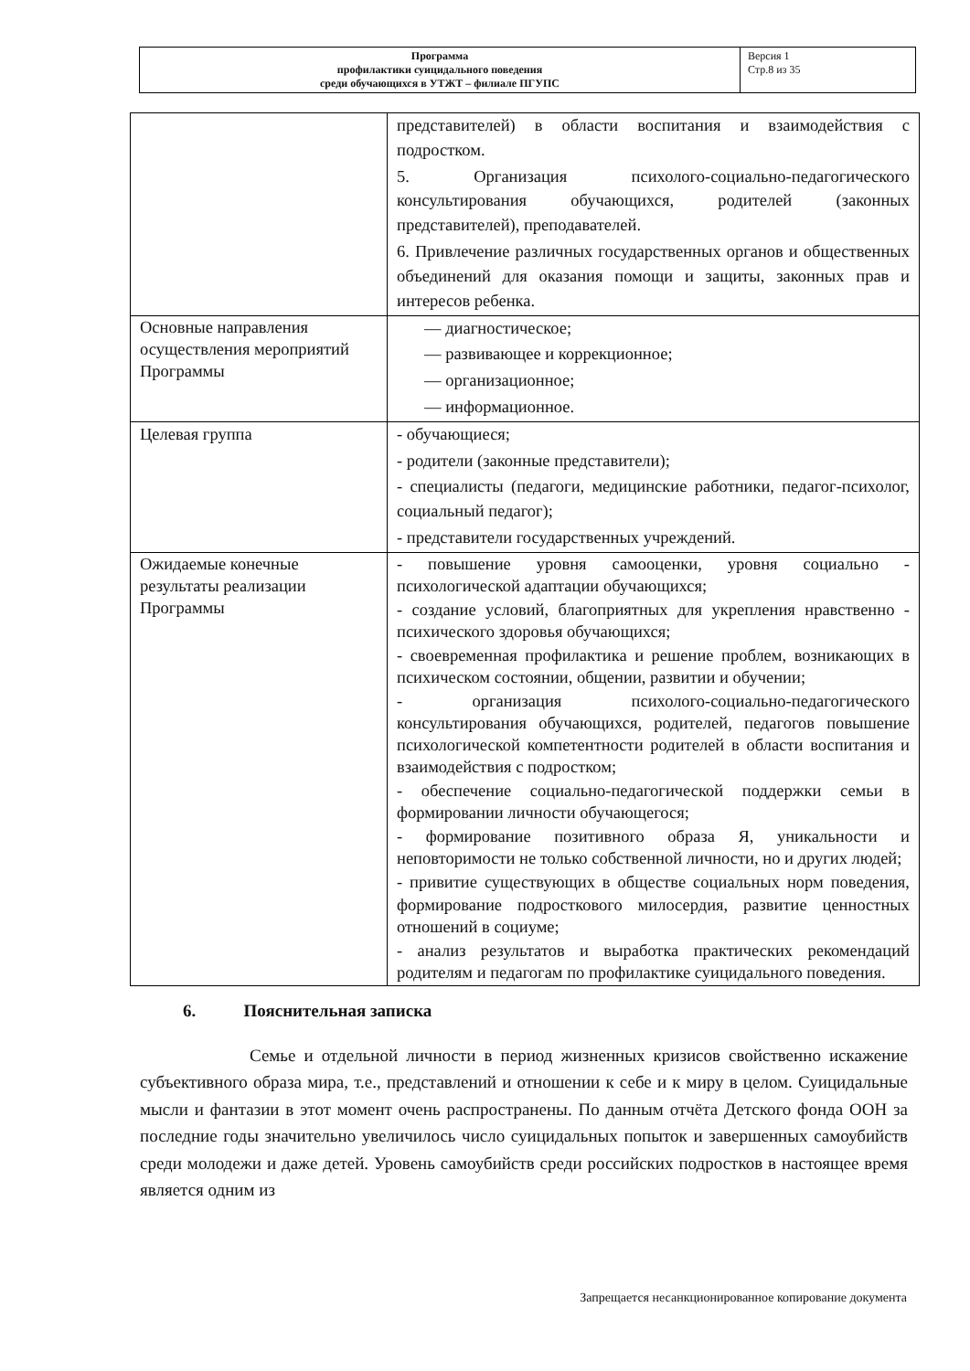| Программа профилактики суицидального поведения среди обучающихся в УТЖТ – филиале ПГУПС | Версия 1 Стр.8 из 35 |
| | представителей) в области воспитания и взаимодействия с подростком. 5. Организация психолого-социально-педагогического консультирования обучающихся, родителей (законных представителей), преподавателей. 6. Привлечение различных государственных органов и общественных объединений для оказания помощи и защиты, законных прав и интересов ребенка. |
| Основные направления осуществления мероприятий Программы | — диагностическое; — развивающее и коррекционное; — организационное; — информационное. |
| Целевая группа | - обучающиеся; - родители (законные представители); - специалисты (педагоги, медицинские работники, педагог-психолог, социальный педагог); - представители государственных учреждений. |
| Ожидаемые конечные результаты реализации Программы | - повышение уровня самооценки, уровня социально - психологической адаптации обучающихся; - создание условий, благоприятных для укрепления нравственно - психического здоровья обучающихся; - своевременная профилактика и решение проблем, возникающих в психическом состоянии, общении, развитии и обучении; - организация психолого-социально-педагогического консультирования обучающихся, родителей, педагогов повышение психологической компетентности родителей в области воспитания и взаимодействия с подростком; - обеспечение социально-педагогической поддержки семьи в формировании личности обучающегося; - формирование позитивного образа Я, уникальности и неповторимости не только собственной личности, но и других людей; - привитие существующих в обществе социальных норм поведения, формирование подросткового милосердия, развитие ценностных отношений в социуме; - анализ результатов и выработка практических рекомендаций родителям и педагогам по профилактике суицидального поведения. |
6. Пояснительная записка
Семье и отдельной личности в период жизненных кризисов свойственно искажение субъективного образа мира, т.е., представлений и отношении к себе и к миру в целом. Суицидальные мысли и фантазии в этот момент очень распространены. По данным отчёта Детского фонда ООН за последние годы значительно увеличилось число суицидальных попыток и завершенных самоубийств среди молодежи и даже детей. Уровень самоубийств среди российских подростков в настоящее время является одним из
Запрещается несанкционированное копирование документа